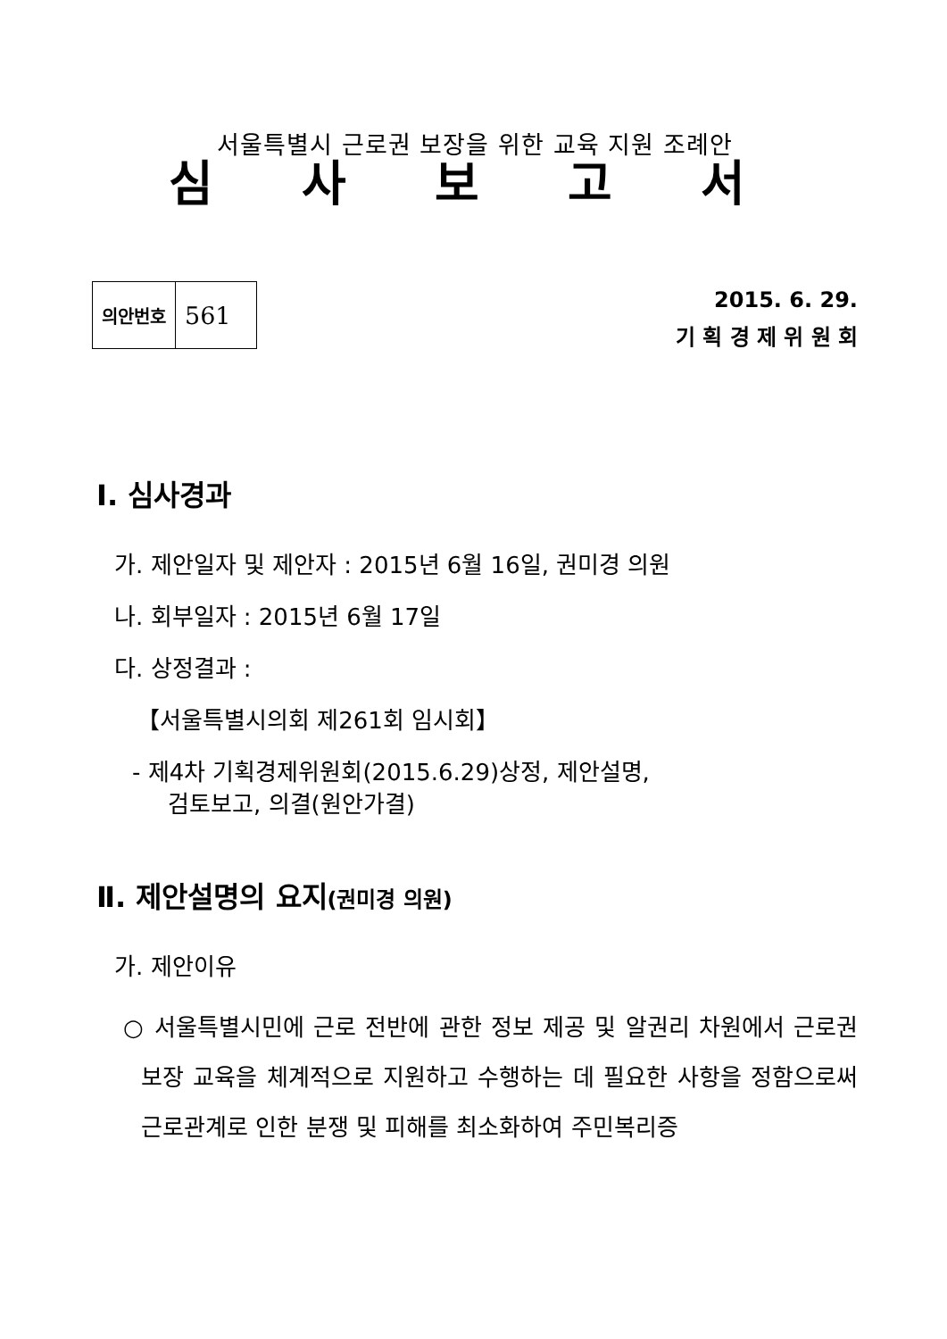서울특별시 근로권 보장을 위한 교육 지원 조례안
심 사 보 고 서
| 의안번호 | 561 |
2015. 6. 29.
기 획 경 제 위 원 회
Ⅰ. 심사경과
가. 제안일자 및 제안자 : 2015년 6월 16일, 권미경 의원
나. 회부일자 : 2015년 6월 17일
다. 상정결과 :
【서울특별시의회 제261회 임시회】
- 제4차 기획경제위원회(2015.6.29)상정, 제안설명,
검토보고, 의결(원안가결)
Ⅱ. 제안설명의 요지(권미경 의원)
가. 제안이유
○ 서울특별시민에 근로 전반에 관한 정보 제공 및 알권리 차원에서 근로권 보장 교육을 체계적으로 지원하고 수행하는 데 필요한 사항을 정함으로써 근로관계로 인한 분쟁 및 피해를 최소화하여 주민복리증